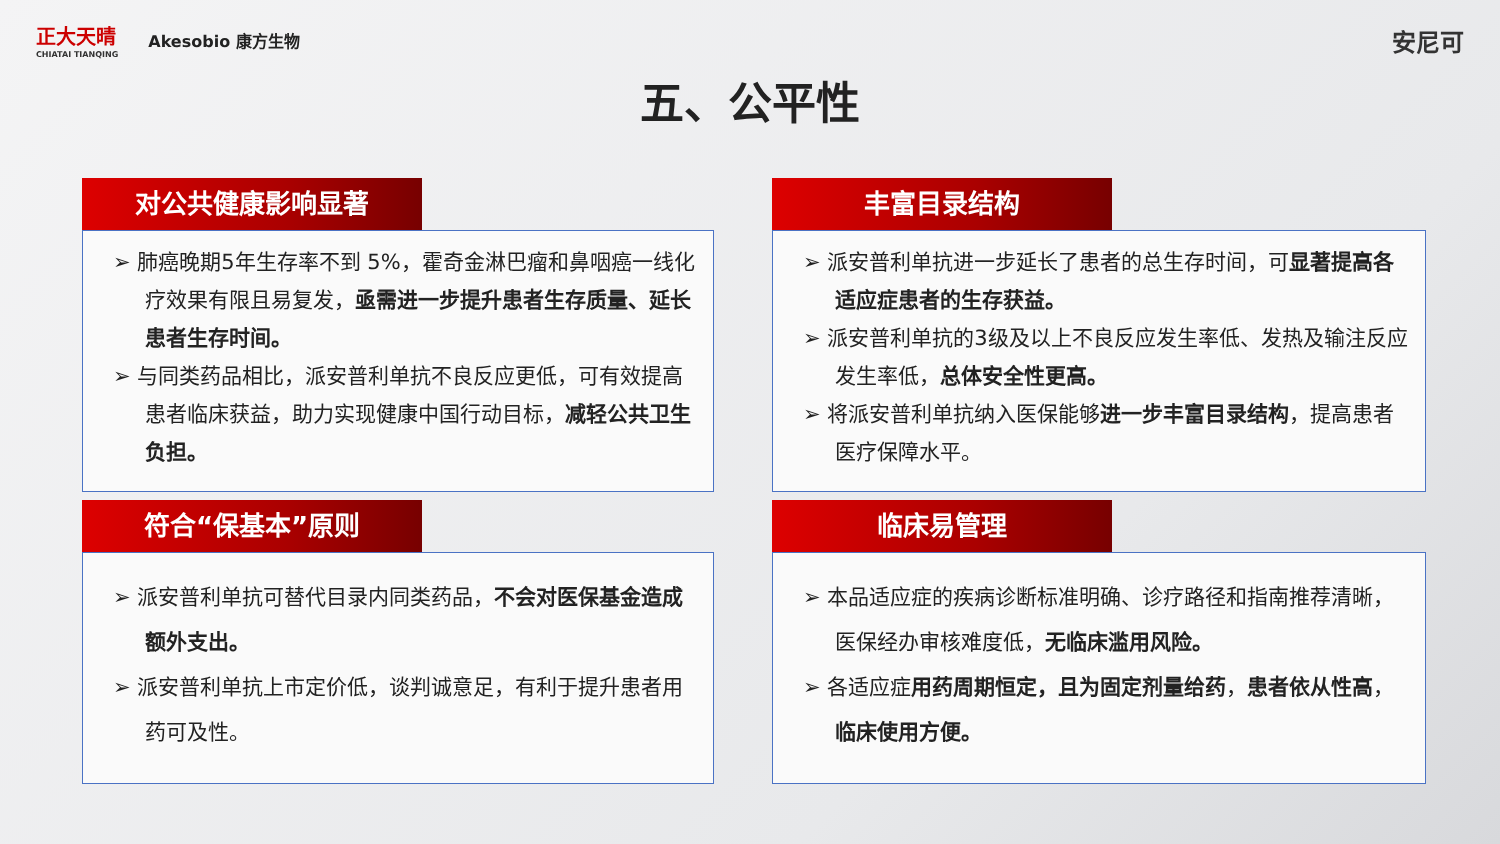正大天晴
CHIATAI TIANQING
Akesobio 康方生物
安尼可
五、公平性
对公共健康影响显著
➢ 肺癌晚期5年生存率不到 5%，霍奇金淋巴瘤和鼻咽癌一线化疗效果有限且易复发，亟需进一步提升患者生存质量、延长患者生存时间。
➢ 与同类药品相比，派安普利单抗不良反应更低，可有效提高患者临床获益，助力实现健康中国行动目标，减轻公共卫生负担。
丰富目录结构
➢ 派安普利单抗进一步延长了患者的总生存时间，可显著提高各适应症患者的生存获益。
➢ 派安普利单抗的3级及以上不良反应发生率低、发热及输注反应发生率低，总体安全性更高。
➢ 将派安普利单抗纳入医保能够进一步丰富目录结构，提高患者医疗保障水平。
符合“保基本”原则
➢ 派安普利单抗可替代目录内同类药品，不会对医保基金造成额外支出。
➢ 派安普利单抗上市定价低，谈判诚意足，有利于提升患者用药可及性。
临床易管理
➢ 本品适应症的疾病诊断标准明确、诊疗路径和指南推荐清晰，医保经办审核难度低，无临床滥用风险。
➢ 各适应症用药周期恒定，且为固定剂量给药，患者依从性高，临床使用方便。